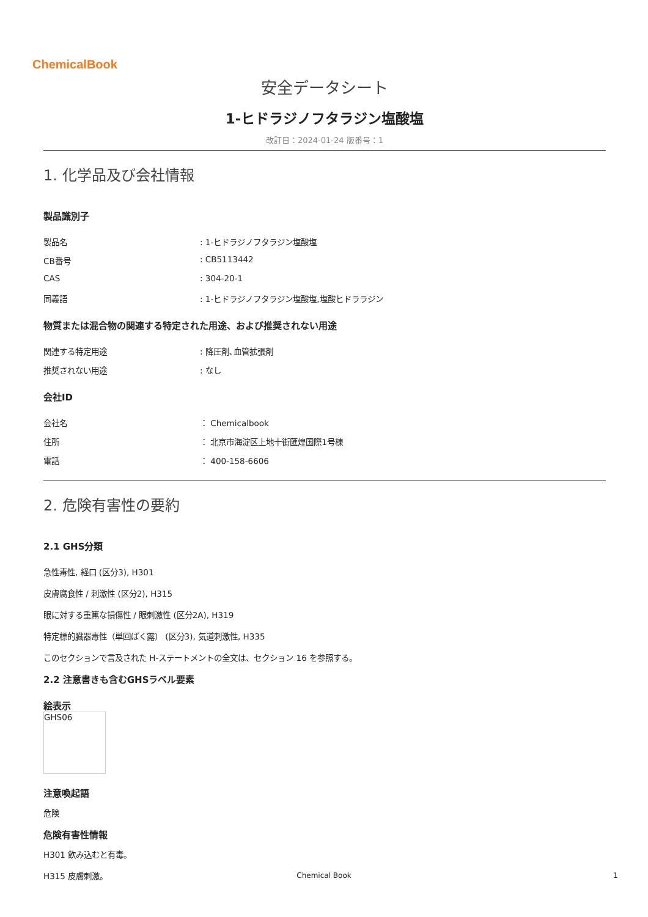ChemicalBook
安全データシート
1-ヒドラジノフタラジン塩酸塩
改訂日：2024-01-24 版番号：1
1. 化学品及び会社情報
製品識別子
製品名: 1-ヒドラジノフタラジン塩酸塩
CB番号: CB5113442
CAS: 304-20-1
同義語: 1-ヒドラジノフタラジン塩酸塩,塩酸ヒドララジン
物質または混合物の関連する特定された用途、および推奨されない用途
関連する特定用途: 降圧剤､血管拡張剤
推奨されない用途: なし
会社ID
会社名 ： Chemicalbook
住所 ： 北京市海淀区上地十街匯煌国際1号棟
電話 ： 400-158-6606
2. 危険有害性の要約
2.1 GHS分類
急性毒性, 経口 (区分3), H301
皮膚腐食性 / 刺激性 (区分2), H315
眼に対する重篤な損傷性 / 眼刺激性 (区分2A), H319
特定標的臓器毒性（単回ばく露） (区分3), 気道刺激性, H335
このセクションで言及された H-ステートメントの全文は、セクション 16 を参照する。
2.2 注意書きも含むGHSラベル要素
絵表示
GHS06
注意喚起語
危険
危険有害性情報
H301 飲み込むと有毒。
H315 皮膚刺激。
Chemical Book 1